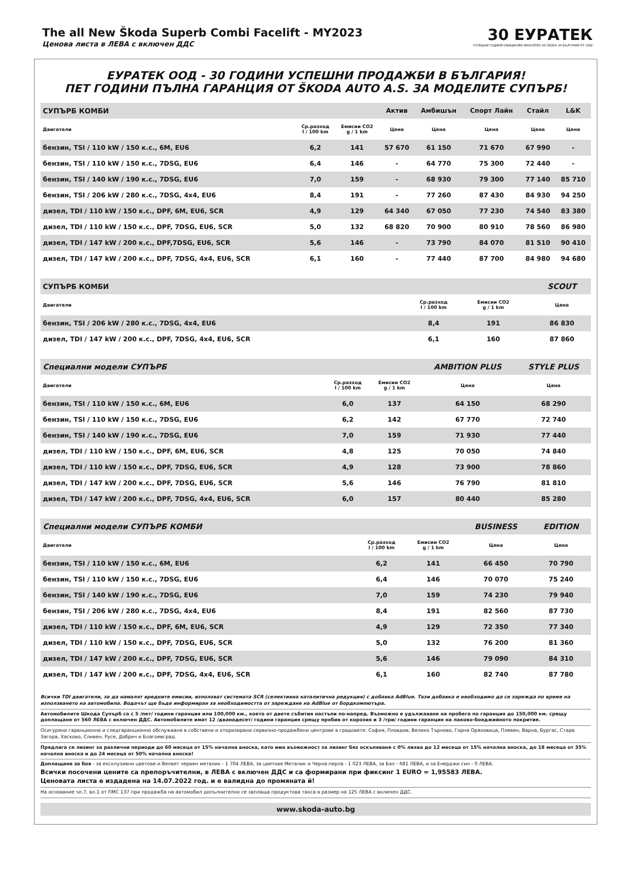The all New Škoda Superb Combi Facelift - MY2023
Ценова листа в ЛЕВА с включен ДДС
30 ЕУРАТЕК
УСПЕШНИ ГОДИНИ ОФИЦИАЛЕН ВНОСИТЕЛ НА ŠKODA ЗА БЪЛГАРИЯ ОТ 1992
ЕУРАТЕК ООД - 30 ГОДИНИ УСПЕШНИ ПРОДАЖБИ В БЪЛГАРИЯ!
ПЕТ ГОДИНИ ПЪЛНА ГАРАНЦИЯ ОТ ŠKODA AUTO A.S. ЗА МОДЕЛИТЕ СУПЪРБ!
| СУПЪРБ КОМБИ | | | Актив | Амбишън | Спорт Лайн | Стайл | L&K |
| --- | --- | --- | --- | --- | --- | --- | --- |
| Двигатели | Ср.разход l / 100 km | Емисии CO2 g / 1 km | Цена | Цена | Цена | Цена | Цена |
| бензин, TSI / 110 kW / 150 к.с., 6M, EU6 | 6,2 | 141 | 57 670 | 61 150 | 71 670 | 67 990 | - |
| бензин, TSI / 110 kW / 150 к.с., 7DSG, EU6 | 6,4 | 146 | - | 64 770 | 75 300 | 72 440 | - |
| бензин, TSI / 140 kW / 190 к.с., 7DSG, EU6 | 7,0 | 159 | - | 68 930 | 79 300 | 77 140 | 85 710 |
| бензин, TSI / 206 kW / 280 к.с., 7DSG, 4x4, EU6 | 8,4 | 191 | - | 77 260 | 87 430 | 84 930 | 94 250 |
| дизел, TDI / 110 kW / 150 к.с., DPF, 6M, EU6, SCR | 4,9 | 129 | 64 340 | 67 050 | 77 230 | 74 540 | 83 380 |
| дизел, TDI / 110 kW / 150 к.с., DPF, 7DSG, EU6, SCR | 5,0 | 132 | 68 820 | 70 900 | 80 910 | 78 560 | 86 980 |
| дизел, TDI / 147 kW / 200 к.с., DPF,7DSG, EU6, SCR | 5,6 | 146 | - | 73 790 | 84 070 | 81 510 | 90 410 |
| дизел, TDI / 147 kW / 200 к.с., DPF, 7DSG, 4x4, EU6, SCR | 6,1 | 160 | - | 77 440 | 87 700 | 84 980 | 94 680 |
| СУПЪРБ КОМБИ | | | | SCOUT |
| --- | --- | --- | --- | --- |
| Двигатели | Ср.разход l / 100 km | Емисии CO2 g / 1 km | | Цена |
| бензин, TSI / 206 kW / 280 к.с., 7DSG, 4x4, EU6 | 8,4 | 191 | | 86 830 |
| дизел, TDI / 147 kW / 200 к.с., DPF, 7DSG, 4x4, EU6, SCR | 6,1 | 160 | | 87 860 |
| Специални модели СУПЪРБ | | | AMBITION PLUS | STYLE PLUS |
| --- | --- | --- | --- | --- |
| Двигатели | Ср.разход l / 100 km | Емисии CO2 g / 1 km | Цена | Цена |
| бензин, TSI / 110 kW / 150 к.с., 6M, EU6 | 6,0 | 137 | 64 150 | 68 290 |
| бензин, TSI / 110 kW / 150 к.с., 7DSG, EU6 | 6,2 | 142 | 67 770 | 72 740 |
| бензин, TSI / 140 kW / 190 к.с., 7DSG, EU6 | 7,0 | 159 | 71 930 | 77 440 |
| дизел, TDI / 110 kW / 150 к.с., DPF, 6M, EU6, SCR | 4,8 | 125 | 70 050 | 74 840 |
| дизел, TDI / 110 kW / 150 к.с., DPF, 7DSG, EU6, SCR | 4,9 | 128 | 73 900 | 78 860 |
| дизел, TDI / 147 kW / 200 к.с., DPF, 7DSG, EU6, SCR | 5,6 | 146 | 76 790 | 81 810 |
| дизел, TDI / 147 kW / 200 к.с., DPF, 7DSG, 4x4, EU6, SCR | 6,0 | 157 | 80 440 | 85 280 |
| Специални модели СУПЪРБ КОМБИ | | | BUSINESS | EDITION |
| --- | --- | --- | --- | --- |
| Двигатели | Ср.разход l / 100 km | Емисии CO2 g / 1 km | Цена | Цена |
| бензин, TSI / 110 kW / 150 к.с., 6M, EU6 | 6,2 | 141 | 66 450 | 70 790 |
| бензин, TSI / 110 kW / 150 к.с., 7DSG, EU6 | 6,4 | 146 | 70 070 | 75 240 |
| бензин, TSI / 140 kW / 190 к.с., 7DSG, EU6 | 7,0 | 159 | 74 230 | 79 940 |
| бензин, TSI / 206 kW / 280 к.с., 7DSG, 4x4, EU6 | 8,4 | 191 | 82 560 | 87 730 |
| дизел, TDI / 110 kW / 150 к.с., DPF, 6M, EU6, SCR | 4,9 | 129 | 72 350 | 77 340 |
| дизел, TDI / 110 kW / 150 к.с., DPF, 7DSG, EU6, SCR | 5,0 | 132 | 76 200 | 81 360 |
| дизел, TDI / 147 kW / 200 к.с., DPF, 7DSG, EU6, SCR | 5,6 | 146 | 79 090 | 84 310 |
| дизел, TDI / 147 kW / 200 к.с., DPF, 7DSG, 4x4, EU6, SCR | 6,1 | 160 | 82 740 | 87 780 |
Всички TDI двигатели, за да намалят вредните емисии, използват системата SCR (селективна каталитична редукция) с добавка AdBlue. Тази добавка е необходимо да се зарежда по време на използването на автомобила. Водачът ще бъде информиран за необходимостта от зареждане на AdBlue от бордкомпютъра.
Автомобилите Шкода Супърб са с 5 /пет/ години гаранция или 100,000 км., което от двете събития настъпи по-напред. Възможно е удължаване на пробега по гаранция до 150,000 км. срещу доплащане от 560 ЛЕВА с включен ДДС. Автомобилите имат 12 /дванадесет/ години гаранция срещу пробив от корозия и 3 /три/ години гаранция на лаково-бояджийното покритие.
Осигурени гаранционно и следгаранционно обслужване в собствени и оторизирани сервизно-продажбени центрове в градовете: София, Пловдив, Велико Търново, Горна Оряховица, Плевен, Варна, Бургас, Стара Загора, Хасково, Сливен, Русе, Добрич и Благоевград.
Предлага се лизинг за различни периоди до 60 месеца от 15% начална вноска, като има възможност за лизинг без оскъпяване с 0% лихва до 12 месеца от 15% начална вноска, до 18 месеца от 35% начална вноска и до 24 месеца от 50% начална вноска!
Доплащане за боя - за ексклузивни цветове и Велвет червен металик - 1 704 ЛЕВА, за цветове Металик и Черна перла - 1 023 ЛЕВА, за Бял - 681 ЛЕВА, и за Енерджи син - 0 ЛЕВА.
Всички посочени цените са препоръчителни, в ЛЕВА с включен ДДС и са формирани при фиксинг 1 EURO = 1,95583 ЛЕВА.
Ценовата листа е издадена на 14.07.2022 год. и е валидна до промяната й!
На основание чл.7, ал.1 от ПМС 137 при продажба на автомобил допълнително се заплаща продуктова такса в размер на 125 ЛЕВА с включен ДДС.
www.skoda-auto.bg